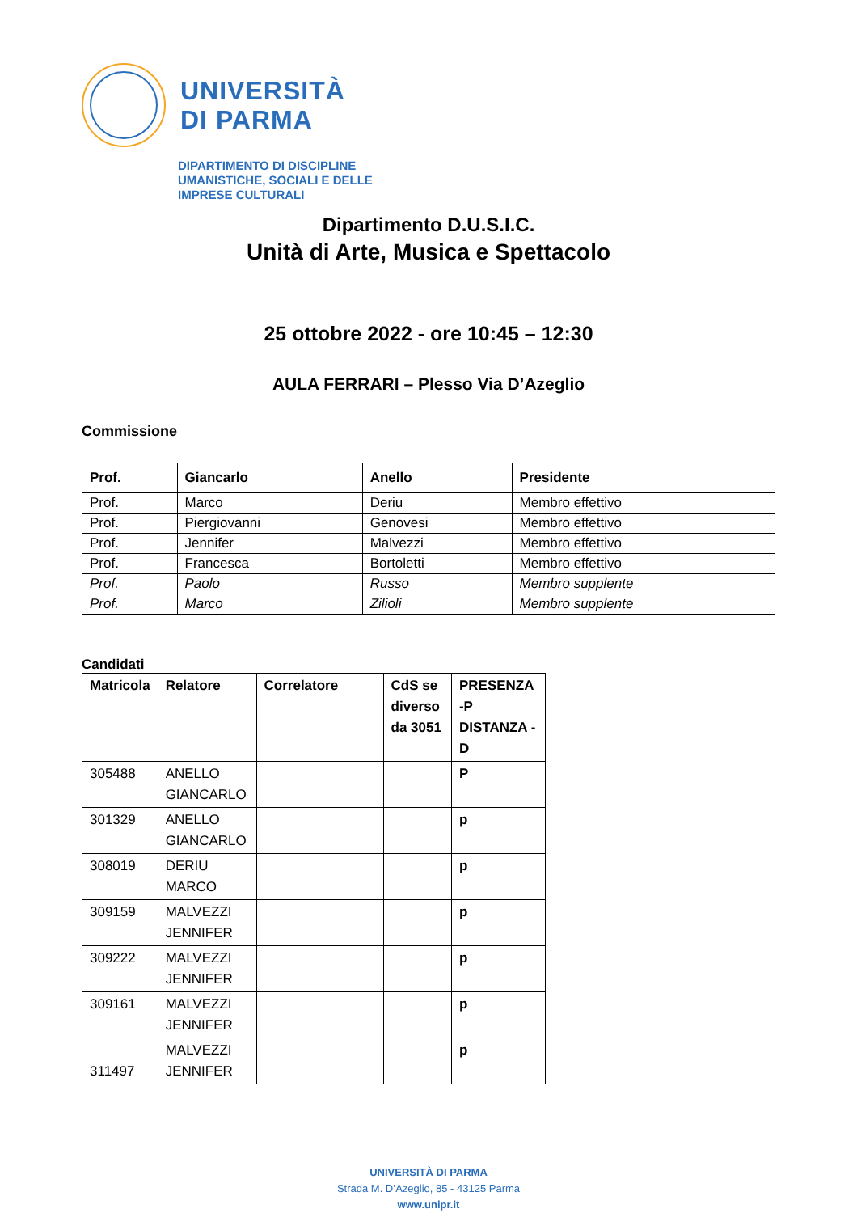UNIVERSITÀ
DI PARMA
DIPARTIMENTO DI DISCIPLINE
UMANISTICHE, SOCIALI E DELLE
IMPRESE CULTURALI
Dipartimento D.U.S.I.C.
Unità di Arte, Musica e Spettacolo
25 ottobre 2022 - ore 10:45 – 12:30
AULA FERRARI – Plesso Via D’Azeglio
Commissione
| Prof. | Giancarlo | Anello | Presidente |
| --- | --- | --- | --- |
| Prof. | Marco | Deriu | Membro effettivo |
| Prof. | Piergiovanni | Genovesi | Membro effettivo |
| Prof. | Jennifer | Malvezzi | Membro effettivo |
| Prof. | Francesca | Bortoletti | Membro effettivo |
| Prof. | Paolo | Russo | Membro supplente |
| Prof. | Marco | Zilioli | Membro supplente |
Candidati
| Matricola | Relatore | Correlatore | CdS se diverso da 3051 | PRESENZA -P DISTANZA -D |
| --- | --- | --- | --- | --- |
| 305488 | ANELLO GIANCARLO | | | P |
| 301329 | ANELLO GIANCARLO | | | p |
| 308019 | DERIU MARCO | | | p |
| 309159 | MALVEZZI JENNIFER | | | p |
| 309222 | MALVEZZI JENNIFER | | | p |
| 309161 | MALVEZZI JENNIFER | | | p |
| 311497 | MALVEZZI JENNIFER | | | p |
UNIVERSITÀ DI PARMA
Strada M. D’Azeglio, 85 - 43125 Parma
www.unipr.it